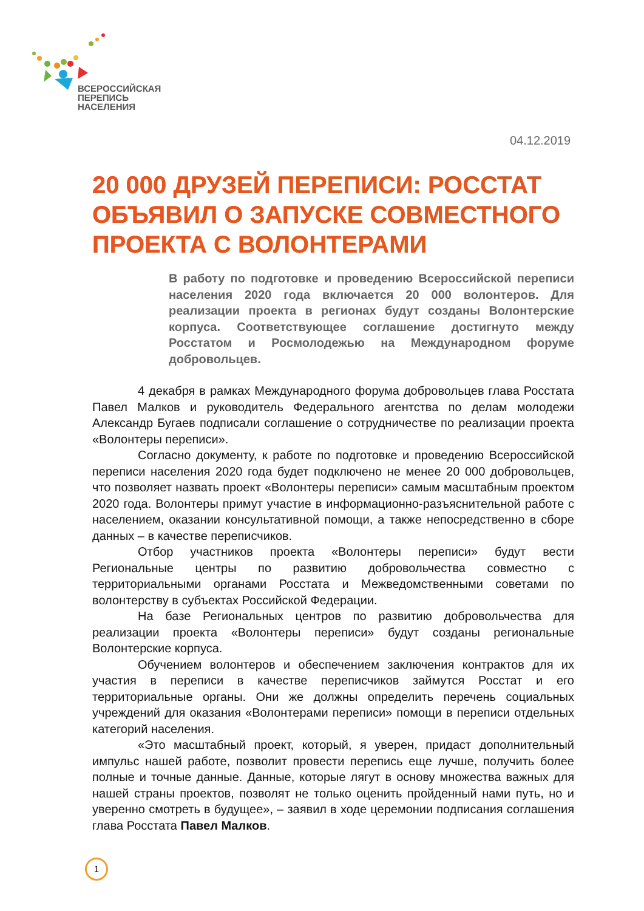ВСЕРОССИЙСКАЯ
ПЕРЕПИСЬ
НАСЕЛЕНИЯ
04.12.2019
20 000 ДРУЗЕЙ ПЕРЕПИСИ: РОССТАТ ОБЪЯВИЛ О ЗАПУСКЕ СОВМЕСТНОГО ПРОЕКТА С ВОЛОНТЕРАМИ
В работу по подготовке и проведению Всероссийской переписи населения 2020 года включается 20 000 волонтеров. Для реализации проекта в регионах будут созданы Волонтерские корпуса. Соответствующее соглашение достигнуто между Росстатом и Росмолодежью на Международном форуме добровольцев.
4 декабря в рамках Международного форума добровольцев глава Росстата Павел Малков и руководитель Федерального агентства по делам молодежи Александр Бугаев подписали соглашение о сотрудничестве по реализации проекта «Волонтеры переписи».
Согласно документу, к работе по подготовке и проведению Всероссийской переписи населения 2020 года будет подключено не менее 20 000 добровольцев, что позволяет назвать проект «Волонтеры переписи» самым масштабным проектом 2020 года. Волонтеры примут участие в информационно-разъяснительной работе с населением, оказании консультативной помощи, а также непосредственно в сборе данных – в качестве переписчиков.
Отбор участников проекта «Волонтеры переписи» будут вести Региональные центры по развитию добровольчества совместно с территориальными органами Росстата и Межведомственными советами по волонтерству в субъектах Российской Федерации.
На базе Региональных центров по развитию добровольчества для реализации проекта «Волонтеры переписи» будут созданы региональные Волонтерские корпуса.
Обучением волонтеров и обеспечением заключения контрактов для их участия в переписи в качестве переписчиков займутся Росстат и его территориальные органы. Они же должны определить перечень социальных учреждений для оказания «Волонтерами переписи» помощи в переписи отдельных категорий населения.
«Это масштабный проект, который, я уверен, придаст дополнительный импульс нашей работе, позволит провести перепись еще лучше, получить более полные и точные данные. Данные, которые лягут в основу множества важных для нашей страны проектов, позволят не только оценить пройденный нами путь, но и уверенно смотреть в будущее», – заявил в ходе церемонии подписания соглашения глава Росстата Павел Малков.
1